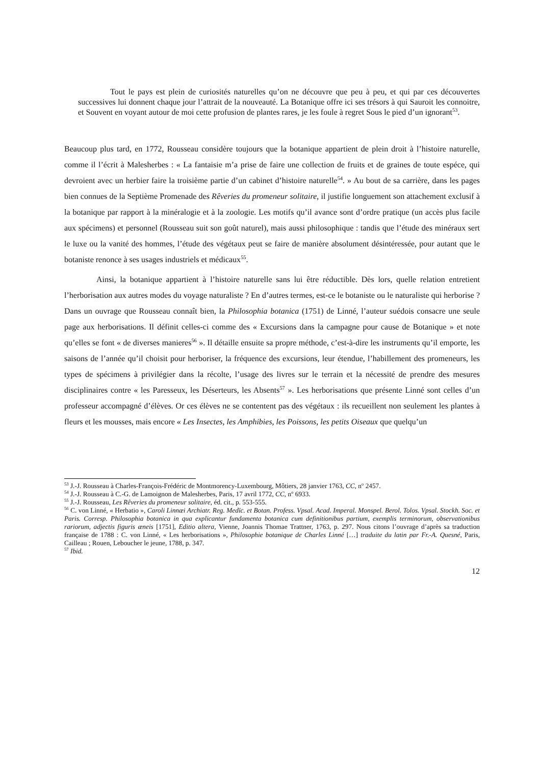Tout le pays est plein de curiosités naturelles qu’on ne découvre que peu à peu, et qui par ces découvertes successives lui donnent chaque jour l’attrait de la nouveauté. La Botanique offre ici ses trésors à qui Sauroit les connoitre, et Souvent en voyant autour de moi cette profusion de plantes rares, je les foule à regret Sous le pied d’un ignorant<sup>53</sup>.
Beaucoup plus tard, en 1772, Rousseau considère toujours que la botanique appartient de plein droit à l’histoire naturelle, comme il l’écrit à Malesherbes : « La fantaisie m’a prise de faire une collection de fruits et de graines de toute espéce, qui devroient avec un herbier faire la troisième partie d’un cabinet d’histoire naturelle<sup>54</sup>. » Au bout de sa carrière, dans les pages bien connues de la Septième Promenade des Rêveries du promeneur solitaire, il justifie longuement son attachement exclusif à la botanique par rapport à la minéralogie et à la zoologie. Les motifs qu’il avance sont d’ordre pratique (un accès plus facile aux spécimens) et personnel (Rousseau suit son goût naturel), mais aussi philosophique : tandis que l’étude des minéraux sert le luxe ou la vanité des hommes, l’étude des végétaux peut se faire de manière absolument désintéressée, pour autant que le botaniste renonce à ses usages industriels et médicaux<sup>55</sup>.
Ainsi, la botanique appartient à l’histoire naturelle sans lui être réductible. Dès lors, quelle relation entretient l’herborisation aux autres modes du voyage naturaliste ? En d’autres termes, est-ce le botaniste ou le naturaliste qui herborise ? Dans un ouvrage que Rousseau connaît bien, la Philosophia botanica (1751) de Linné, l’auteur suédois consacre une seule page aux herborisations. Il définit celles-ci comme des « Excursions dans la campagne pour cause de Botanique » et note qu’elles se font « de diverses manieres<sup>56</sup> ». Il détaille ensuite sa propre méthode, c’est-à-dire les instruments qu’il emporte, les saisons de l’année qu’il choisit pour herboriser, la fréquence des excursions, leur étendue, l’habillement des promeneurs, les types de spécimens à privilégier dans la récolte, l’usage des livres sur le terrain et la nécessité de prendre des mesures disciplinaires contre « les Paresseux, les Déserteurs, les Absents<sup>57</sup> ». Les herborisations que présente Linné sont celles d’un professeur accompagné d’élèves. Or ces élèves ne se contentent pas des végétaux : ils recueillent non seulement les plantes à fleurs et les mousses, mais encore « Les Insectes, les Amphibies, les Poissons, les petits Oiseaux que quelqu’un
<sup>53</sup> J.-J. Rousseau à Charles-François-Frédéric de Montmorency-Luxembourg, Môtiers, 28 janvier 1763, CC, n<sup>o</sup> 2457.
<sup>54</sup> J.-J. Rousseau à C.-G. de Lamoignon de Malesherbes, Paris, 17 avril 1772, CC, n<sup>o</sup> 6933.
<sup>55</sup> J.-J. Rousseau, Les Rêveries du promeneur solitaire, éd. cit., p. 553-555.
<sup>56</sup> C. von Linné, « Herbatio », Caroli Linnæi Archiatr. Reg. Medïc. et Botan. Profess. Vpsal. Acad. Imperal. Monspel. Berol. Tolos. Vpsal. Stockh. Soc. et Paris. Corresp. Philosophia botanica in qua explicantur fundamenta botanica cum definitionibus partium, exemplis terminorum, observationibus rariorum, adjectis figuris æneis [1751], Editio altera, Vienne, Joannis Thomae Trattner, 1763, p. 297. Nous citons l’ouvrage d’après sa traduction française de 1788 : C. von Linné, « Les herborisations », Philosophie botanique de Charles Linné […] traduite du latin par Fr.-A. Quesné, Paris, Cailleau ; Rouen, Leboucher le jeune, 1788, p. 347.
<sup>57</sup> Ibid.
12